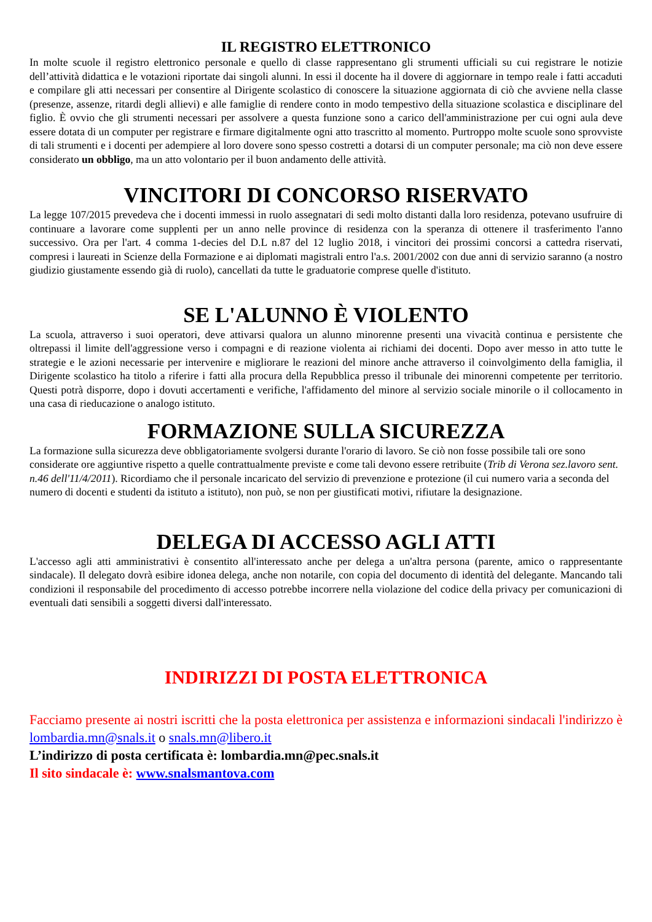IL REGISTRO ELETTRONICO
In molte scuole il registro elettronico personale e quello di classe rappresentano gli strumenti ufficiali su cui registrare le notizie dell’attività didattica e le votazioni riportate dai singoli alunni. In essi il docente ha il dovere di aggiornare in tempo reale i fatti accaduti e compilare gli atti necessari per consentire al Dirigente scolastico di conoscere la situazione aggiornata di ciò che avviene nella classe (presenze, assenze, ritardi degli allievi) e alle famiglie di rendere conto in modo tempestivo della situazione scolastica e disciplinare del figlio. È ovvio che gli strumenti necessari per assolvere a questa funzione sono a carico dell'amministrazione per cui ogni aula deve essere dotata di un computer per registrare e firmare digitalmente ogni atto trascritto al momento. Purtroppo molte scuole sono sprovviste di tali strumenti e i docenti per adempiere al loro dovere sono spesso costretti a dotarsi di un computer personale; ma ciò non deve essere considerato un obbligo, ma un atto volontario per il buon andamento delle attività.
VINCITORI DI CONCORSO RISERVATO
La legge 107/2015 prevedeva che i docenti immessi in ruolo assegnatari di sedi molto distanti dalla loro residenza, potevano usufruire di continuare a lavorare come supplenti per un anno nelle province di residenza con la speranza di ottenere il trasferimento l'anno successivo. Ora per l'art. 4 comma 1-decies del D.L n.87 del 12 luglio 2018, i vincitori dei prossimi concorsi a cattedra riservati, compresi i laureati in Scienze della Formazione e ai diplomati magistrali entro l'a.s. 2001/2002 con due anni di servizio saranno (a nostro giudizio giustamente essendo già di ruolo), cancellati da tutte le graduatorie comprese quelle d'istituto.
SE L'ALUNNO È VIOLENTO
La scuola, attraverso i suoi operatori, deve attivarsi qualora un alunno minorenne presenti una vivacità continua e persistente che oltrepassi il limite dell'aggressione verso i compagni e di reazione violenta ai richiami dei docenti. Dopo aver messo in atto tutte le strategie e le azioni necessarie per intervenire e migliorare le reazioni del minore anche attraverso il coinvolgimento della famiglia, il Dirigente scolastico ha titolo a riferire i fatti alla procura della Repubblica presso il tribunale dei minorenni competente per territorio. Questi potrà disporre, dopo i dovuti accertamenti e verifiche, l'affidamento del minore al servizio sociale minorile o il collocamento in una casa di rieducazione o analogo istituto.
FORMAZIONE SULLA SICUREZZA
La formazione sulla sicurezza deve obbligatoriamente svolgersi durante l'orario di lavoro. Se ciò non fosse possibile tali ore sono considerate ore aggiuntive rispetto a quelle contrattualmente previste e come tali devono essere retribuite (Trib di Verona sez.lavoro sent. n.46 dell'11/4/2011). Ricordiamo che il personale incaricato del servizio di prevenzione e protezione (il cui numero varia a seconda del numero di docenti e studenti da istituto a istituto), non può, se non per giustificati motivi, rifiutare la designazione.
DELEGA DI ACCESSO AGLI ATTI
L'accesso agli atti amministrativi è consentito all'interessato anche per delega a un'altra persona (parente, amico o rappresentante sindacale). Il delegato dovrà esibire idonea delega, anche non notarile, con copia del documento di identità del delegante. Mancando tali condizioni il responsabile del procedimento di accesso potrebbe incorrere nella violazione del codice della privacy per comunicazioni di eventuali dati sensibili a soggetti diversi dall'interessato.
INDIRIZZI DI POSTA ELETTRONICA
Facciamo presente ai nostri iscritti che la posta elettronica per assistenza e informazioni sindacali l'indirizzo è lombardia.mn@snals.it o snals.mn@libero.it
L’indirizzo di posta certificata è: lombardia.mn@pec.snals.it
Il sito sindacale è: www.snalsmantova.com